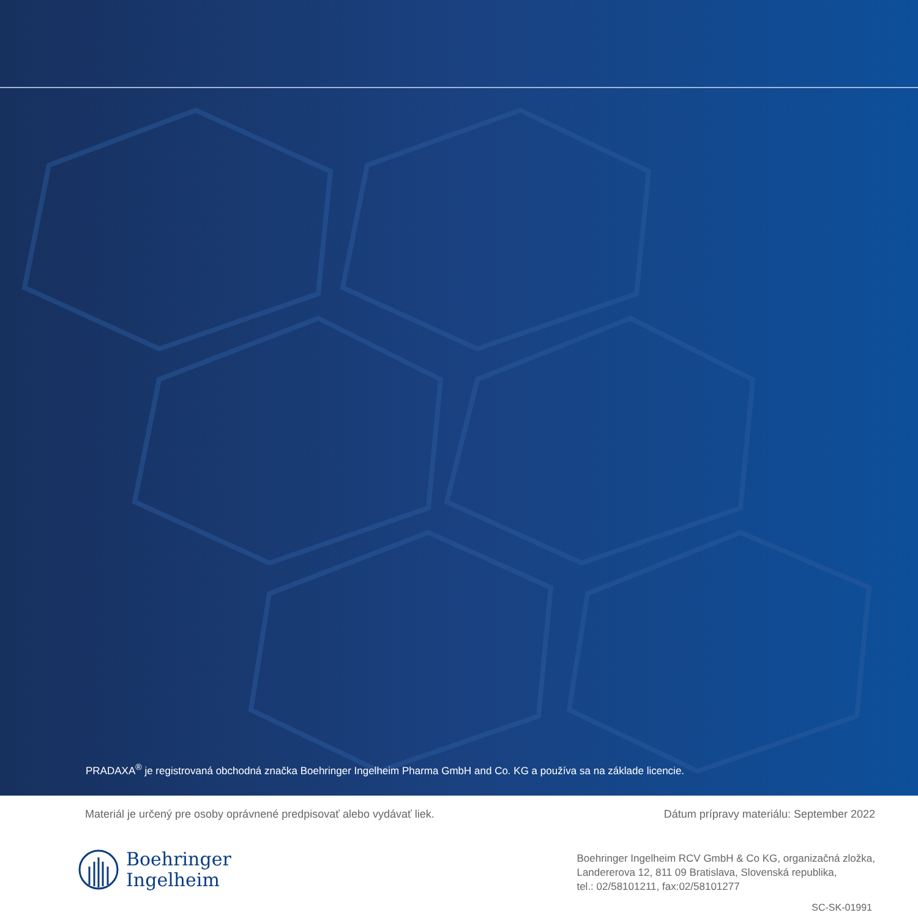PRADAXA<sup>®</sup> je registrovaná obchodná značka Boehringer Ingelheim Pharma GmbH and Co. KG a používa sa na základe licencie.
Materiál je určený pre osoby oprávnené predpisovať alebo vydávať liek. Dátum prípravy materiálu: September 2022
Boehringer
Ingelheim
Boehringer Ingelheim RCV GmbH & Co KG, organizačná zložka,
Landererova 12, 811 09 Bratislava, Slovenská republika,
tel.: 02/58101211, fax:02/58101277
SC-SK-01991